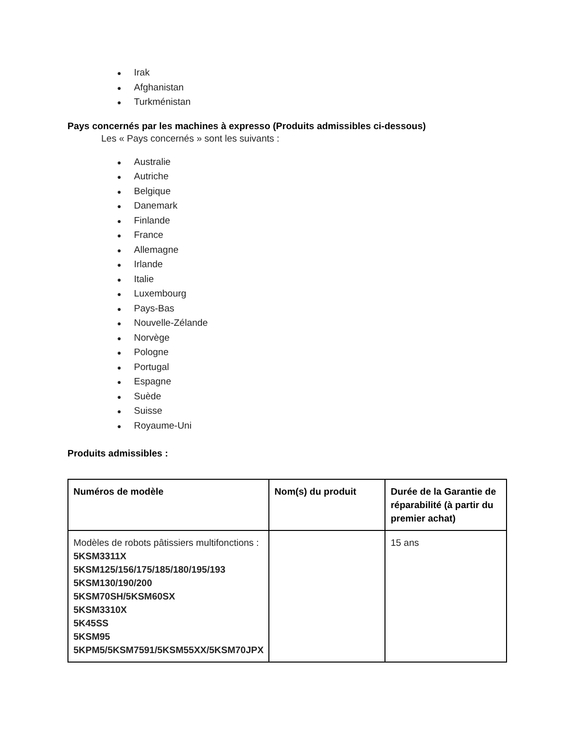● Irak
● Afghanistan
● Turkménistan
Pays concernés par les machines à expresso (Produits admissibles ci-dessous)
Les « Pays concernés » sont les suivants :
● Australie
● Autriche
● Belgique
● Danemark
● Finlande
● France
● Allemagne
● Irlande
● Italie
● Luxembourg
● Pays-Bas
● Nouvelle-Zélande
● Norvège
● Pologne
● Portugal
● Espagne
● Suède
● Suisse
● Royaume-Uni
Produits admissibles :
| Numéros de modèle | Nom(s) du produit | Durée de la Garantie de réparabilité (à partir du premier achat) |
| --- | --- | --- |
| Modèles de robots pâtissiers multifonctions : 5KSM3311X 5KSM125/156/175/185/180/195/193 5KSM130/190/200 5KSM70SH/5KSM60SX 5KSM3310X 5K45SS 5KSM95 5KPM5/5KSM7591/5KSM55XX/5KSM70JPX | | 15 ans |